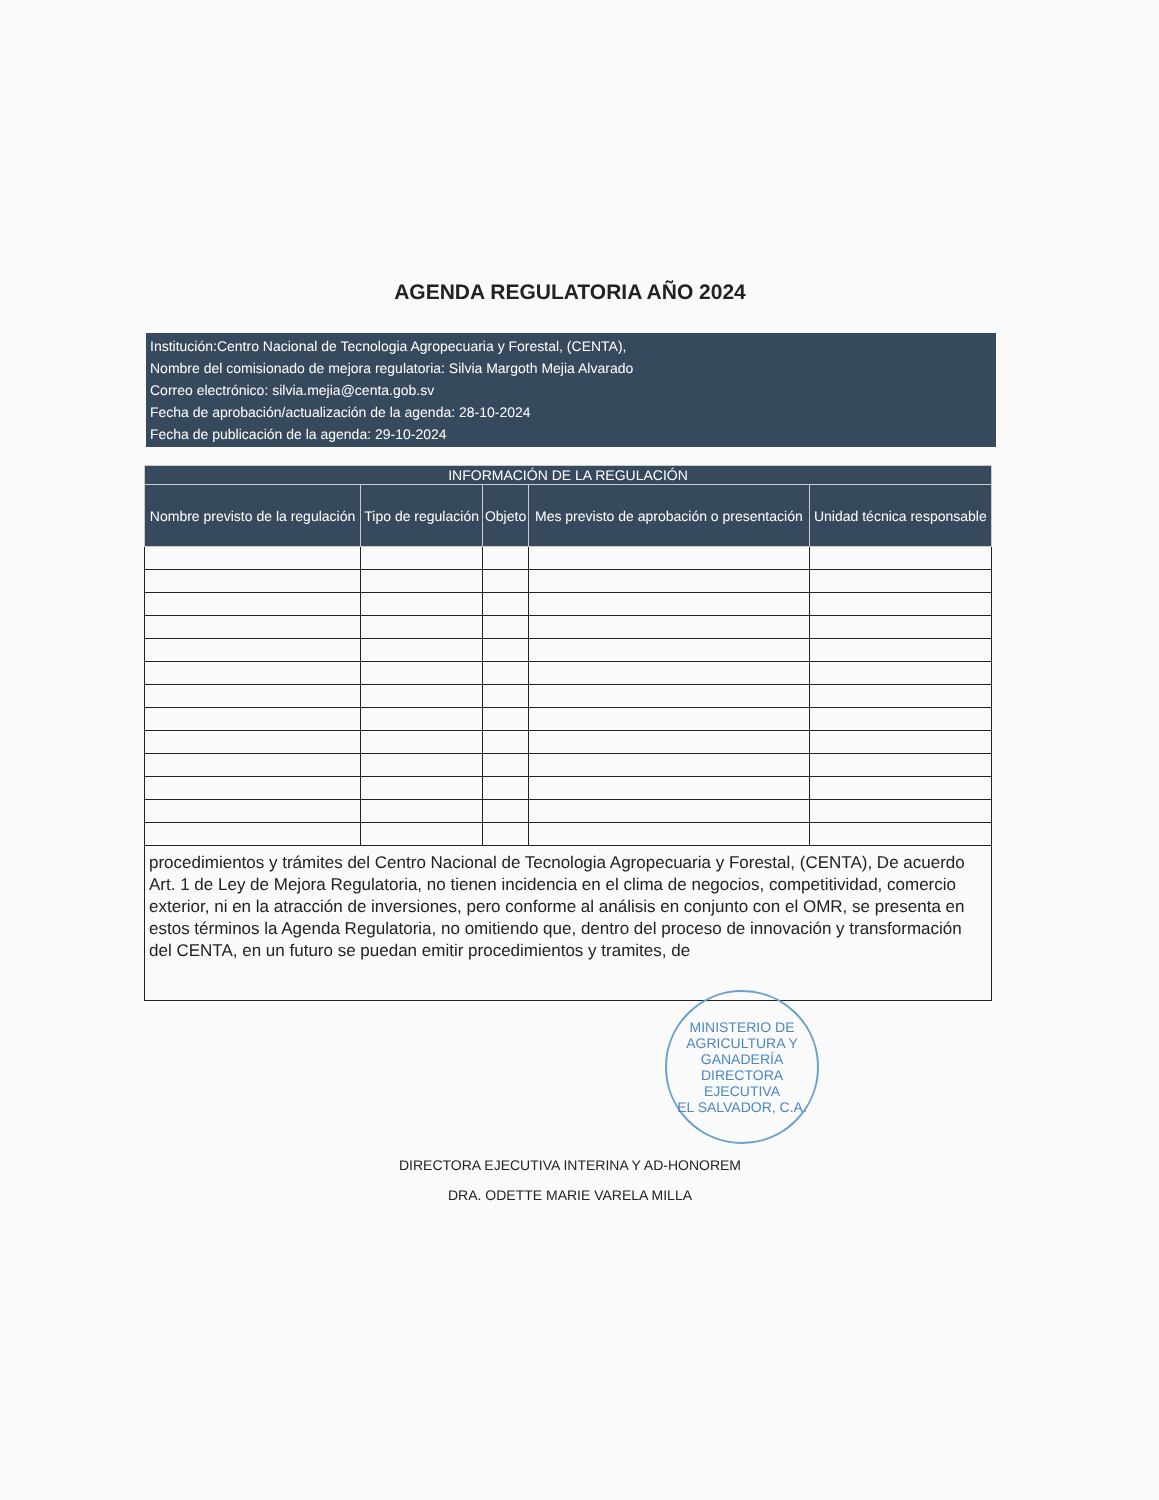AGENDA REGULATORIA AÑO 2024
Institución:Centro Nacional de Tecnologia Agropecuaria y Forestal, (CENTA),
Nombre del comisionado de mejora regulatoria: Silvia Margoth Mejia Alvarado
Correo electrónico: silvia.mejia@centa.gob.sv
Fecha de aprobación/actualización de la agenda: 28-10-2024
Fecha de publicación de la agenda: 29-10-2024
| INFORMACIÓN DE LA REGULACIÓN | | | | |
| --- | --- | --- | --- | --- |
| Nombre previsto de la regulación | Tipo de regulación | Objeto | Mes previsto de aprobación o presentación | Unidad técnica responsable |
procedimientos y trámites del Centro Nacional de Tecnologia Agropecuaria y Forestal, (CENTA), De acuerdo Art. 1 de Ley de Mejora Regulatoria, no tienen incidencia en el clima de negocios, competitividad, comercio exterior, ni en la atracción de inversiones, pero conforme al análisis en conjunto con el OMR, se presenta en estos términos la Agenda Regulatoria, no omitiendo que, dentro del proceso de innovación y transformación del CENTA, en un futuro se puedan emitir procedimientos y tramites, de
MINISTERIO DE AGRICULTURA Y GANADERÍA
DIRECTORA
EJECUTIVA
EL SALVADOR, C.A.
DIRECTORA EJECUTIVA INTERINA Y AD-HONOREM
DRA. ODETTE MARIE VARELA MILLA